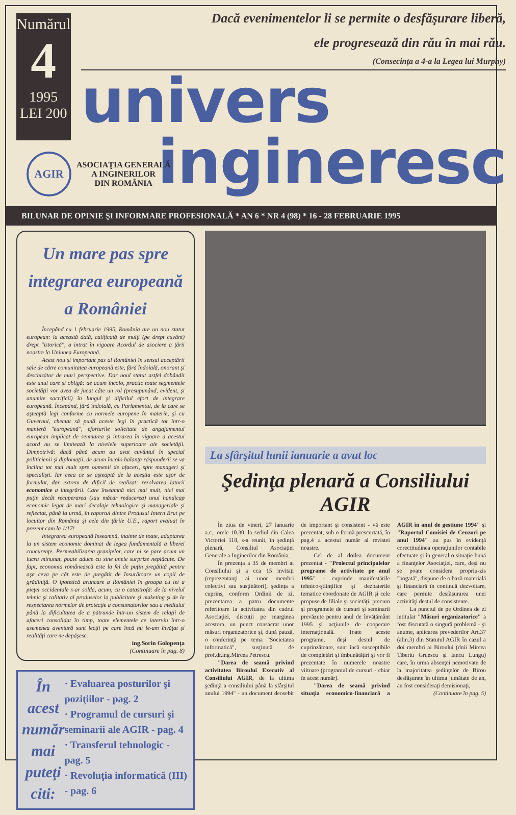Numărul
4
1995
LEI 200
Dacă evenimentelor li se permite o desfăşurare liberă,
ele progresează din rău în mai rău.
(Consecinţa a 4-a la Legea lui Murphy)
univers
ingineresc
AGIR
ASOCIAŢIA GENERALĂ
A INGINERILOR
DIN ROMÂNIA
BILUNAR DE OPINIE ŞI INFORMARE PROFESIONALĂ * AN 6 * NR 4 (98) * 16 - 28 FEBRUARIE 1995
Un mare pas spre integrarea europeană a României
Începând cu 1 februarie 1995, România are un nou statut european: la această dată, calificată de mulţi (pe drept cuvânt) drept "istorică", a intrat în vigoare Acordul de asociere a ţării noastre la Uniunea Europeană.
Acest nou şi important pas al României în sensul acceptării sale de către comunitatea europeană este, fără îndoială, onorant şi deschizător de mari perspective. Dar noul statut astfel dobândit este unul care şi obligă: de acum încolo, practic toate segmentele societăţii vor avea de jucat câte un rol (presupunând, evident, şi anumite sacrificii) în lungul şi dificilul efort de integrare europeană. Începând, fără îndoială, cu Parlamentul, de la care se aşteaptă legi conforme cu normele europene în materie, şi cu Guvernul, chemat să pună aceste legi în practică tot într-o manieră "europeană", eforturile solicitate de angajamentul european implicat de semnarea şi intrarea în vigoare a acestui acord nu se limitează la nivelele superioare ale societăţii. Dimpotrivă: dacă până acum au avut cuvântul în special politicienii şi diplomaţii, de acum încolo balanţa răspunderii se va înclina tot mai mult spre oamenii de afaceri, spre manageri şi specialişti. Iar ceea ce se aşteaptă de la aceştia este uşor de formulat, dar extrem de dificil de realizat: rezolvarea laturii economice a integrării. Care înseamnă nici mai mult, nici mai puţin decât recuperarea (sau măcar reducerea) unui handicap economic legat de mari decalaje tehnologice şi manageriale şi reflectat, până la urmă, în raportul dintre Produsul Intern Brut pe locuitor din România şi cele din ţările U.E., raport evaluat în prezent cam la 1/17!
Integrarea europeană înseamnă, înainte de toate, adaptarea la un sistem economic dominat de legea fundamentală a liberei concurenţe. Permeabilizarea graniţelor, care ni se pare acum un lucru minunat, poate aduce cu sine unele surprize neplăcute. De fapt, economia românească este la fel de puţin pregătită pentru aşa ceva pe cât este de pregătit de însurătoare un copil de grădiniţă. O ipotetică aruncare a României în groapa cu lei a pieţei occidentale s-ar solda, acum, cu o catastrofă: de la nivelul tehnic şi calitativ al produselor la publicitate şi maketing şi de la respectarea normelor de protecţie a consumatorilor sau a mediului până la dificultatea de a pătrunde într-un sistem de relaţii de afaceri consolidat în timp, toate elementele ce intervin într-o asemenea aventură sunt lecţii pe care încă nu le-am învăţat şi realităţi care ne depăşesc.
ing.Sorin Golopenţa
(Continuare în pag. 8)
În acest număr mai puteţi citi:
· Evaluarea posturilor şi poziţiilor - pag. 2
· Programul de cursuri şi seminarii ale AGIR - pag. 4
· Transferul tehnologic - pag. 5
· Revoluţia informatică (III) - pag. 6
La sfârşitul lunii ianuarie a avut loc
Şedinţa plenară a Consiliului AGIR
În ziua de vineri, 27 ianuarie a.c., orele 10.30, la sediul din Calea Victoriei 118, s-a reunit, în şedinţă plenară, Consiliul Asociaţiei Generale a Inginerilor din România.
În prezenţa a 35 de membri ai Consiliului şi a cca 15 invitaţi (reprezentanţi ai unor membri colectivi sau susţinători), şedinţa a cuprins, conform Ordinii de zi, prezentarea a patru documente referitoare la activitatea din cadrul Asociaţiei, discuţii pe marginea acestora, un punct consacrat unor măsuri organizatorice şi, după pauză, o conferinţă pe tema "Societatea informatică", susţinută de prof.dr.ing.Mircea Petrescu.
"Darea de seamă privind activitatea Biroului Executiv al Consiliului AGIR, de la ultima şedinţă a consiliului până la sfârşitul anului 1994" - un document deosebit de important şi consistent - vă este prezentat, sub o formă prescurtată, în pag.4 a acestui număr al revistei noastre.
Cel de al doilea document prezentat - "Proiectul principalelor programe de activitate pe anul 1995" - cuprinde manifestările tehnico-ştiinţifice şi dezbaterile tematice coordonate de AGIR şi cele propuse de filiale şi societăţi, precum şi programele de cursuri şi seminarii prevăzute pentru anul de învăţământ 1995 şi acţiunile de cooperare internaţională. Toate aceste programe, deşi destul de cuprinzătoare, sunt încă susceptibile de completări şi îmbunătăţiri şi vor fi prezentate în numerele noastre viitoare (programul de cursuri - chiar în acest număr).
"Darea de seamă privind situaţia economico-financiară a AGIR în anul de gestiune 1994" şi "Raportul Comisiei de Cenzori pe anul 1994" au pus în evidenţă corectitudinea operaţiunilor contabile efectuate şi în general o situaţie bună a finanţelor Asociaţiei, care, deşi nu se poate considera propriu-zis "bogată", dispune de o bază materială şi financiară în continuă dezvoltare, care permite desfăşurarea unei activităţi destul de consistente.
La punctul de pe Ordinea de zi intitulat "Măsuri organizatorice" a fost discutată o singură problemă - şi anume, aplicarea prevederilor Art.37 (alin.3) din Statutul AGIR în cazul a doi membri ai Biroului (dnii Mircea Tiberiu Gruescu şi Iancu Lungu) care, în urma absenţei nemotivate de la majoritatea şedinţelor de Birou desfăşurate în ultima jumătate de an, au fost consideraţi demisionaţi,
(Continuare în pag. 5)